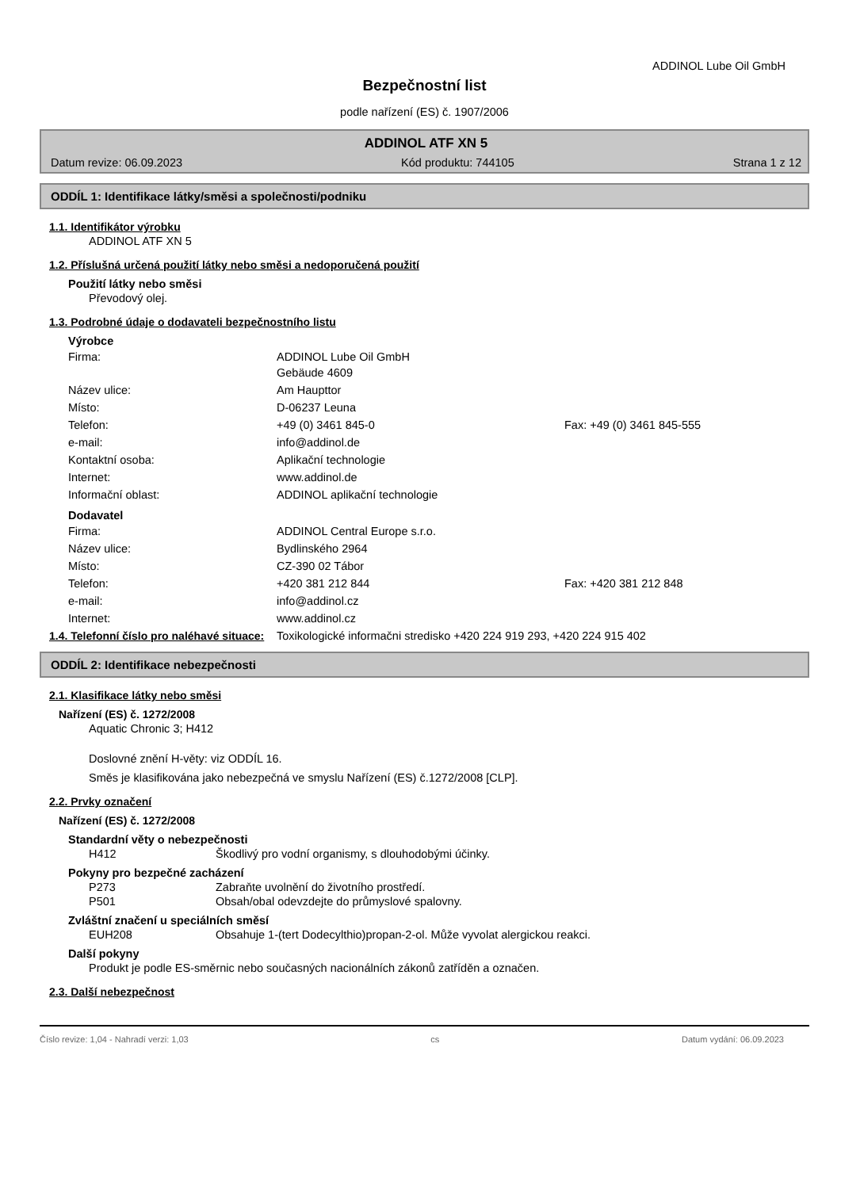ADDINOL Lube Oil GmbH
Bezpečnostní list
podle nařízení (ES) č. 1907/2006
ADDINOL ATF XN 5
Datum revize: 06.09.2023 Kód produktu: 744105 Strana 1 z 12
ODDÍL 1: Identifikace látky/směsi a společnosti/podniku
1.1. Identifikátor výrobku
ADDINOL ATF XN 5
1.2. Příslušná určená použití látky nebo směsi a nedoporučená použití
Použití látky nebo směsi
Převodový olej.
1.3. Podrobné údaje o dodavateli bezpečnostního listu
Výrobce
Firma: ADDINOL Lube Oil GmbH
Gebäude 4609
Název ulice: Am Haupttor
Místo: D-06237 Leuna
Telefon: +49 (0) 3461 845-0 Fax: +49 (0) 3461 845-555
e-mail: info@addinol.de
Kontaktní osoba: Aplikační technologie
Internet: www.addinol.de
Informační oblast: ADDINOL aplikační technologie
Dodavatel
Firma: ADDINOL Central Europe s.r.o.
Název ulice: Bydlinského 2964
Místo: CZ-390 02 Tábor
Telefon: +420 381 212 844 Fax: +420 381 212 848
e-mail: info@addinol.cz
Internet: www.addinol.cz
1.4. Telefonní číslo pro naléhavé situace: Toxikologické informačni stredisko +420 224 919 293, +420 224 915 402
ODDÍL 2: Identifikace nebezpečnosti
2.1. Klasifikace látky nebo směsi
Nařízení (ES) č. 1272/2008
Aquatic Chronic 3; H412
Doslovné znění H-věty: viz ODDÍL 16.
Směs je klasifikována jako nebezpečná ve smyslu Nařízení (ES) č.1272/2008 [CLP].
2.2. Prvky označení
Nařízení (ES) č. 1272/2008
Standardní věty o nebezpečnosti
H412 Škodlivý pro vodní organismy, s dlouhodobými účinky.
Pokyny pro bezpečné zacházení
P273 Zabraňte uvolnění do životního prostředí.
P501 Obsah/obal odevzdejte do průmyslové spalovny.
Zvláštní značení u speciálních směsí
EUH208 Obsahuje 1-(tert Dodecylthio)propan-2-ol. Může vyvolat alergickou reakci.
Další pokyny
Produkt je podle ES-směrnic nebo současných nacionálních zákonů zatříděn a označen.
2.3. Další nebezpečnost
Číslo revize: 1,04 - Nahradí verzi: 1,03 cs Datum vydání: 06.09.2023